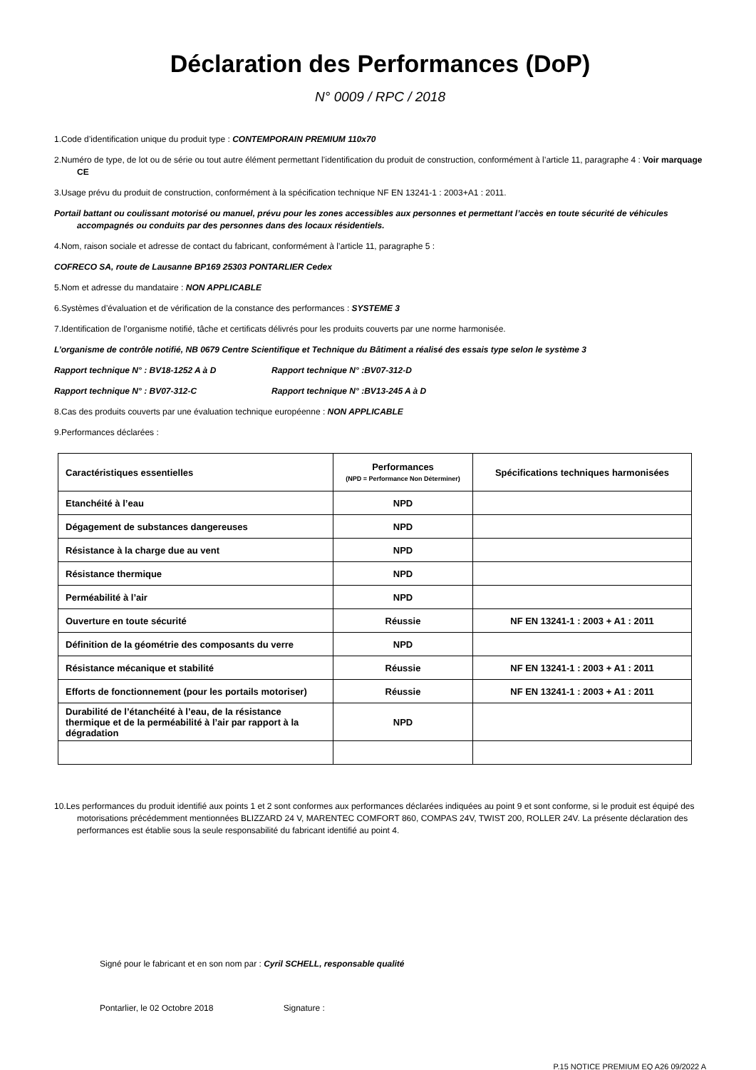Déclaration des Performances (DoP)
N° 0009 / RPC / 2018
1.Code d’identification unique du produit type : CONTEMPORAIN PREMIUM 110x70
2.Numéro de type, de lot ou de série ou tout autre élément permettant l’identification du produit de construction, conformément à l’article 11, paragraphe 4 : Voir marquage CE
3.Usage prévu du produit de construction, conformément à la spécification technique NF EN 13241-1 : 2003+A1 : 2011.
Portail battant ou coulissant motorisé ou manuel, prévu pour les zones accessibles aux personnes et permettant l’accès en toute sécurité de véhicules accompagnés ou conduits par des personnes dans des locaux résidentiels.
4.Nom, raison sociale et adresse de contact du fabricant, conformément à l’article 11, paragraphe 5 :
COFRECO SA, route de Lausanne BP169 25303 PONTARLIER Cedex
5.Nom et adresse du mandataire : NON APPLICABLE
6.Systèmes d’évaluation et de vérification de la constance des performances : SYSTEME 3
7.Identification de l’organisme notifié, tâche et certificats délivrés pour les produits couverts par une norme harmonisée.
L’organisme de contrôle notifié, NB 0679 Centre Scientifique et Technique du Bâtiment a réalisé des essais type selon le système 3
Rapport technique N° : BV18-1252 A à D Rapport technique N° :BV07-312-D
Rapport technique N° : BV07-312-C Rapport technique N° :BV13-245 A à D
8.Cas des produits couverts par une évaluation technique européenne : NON APPLICABLE
9.Performances déclarées :
| Caractéristiques essentielles | Performances (NPD = Performance Non Déterminer) | Spécifications techniques harmonisées |
| --- | --- | --- |
| Etanchéité à l’eau | NPD | |
| Dégagement de substances dangereuses | NPD | |
| Résistance à la charge due au vent | NPD | |
| Résistance thermique | NPD | |
| Perméabilité à l’air | NPD | |
| Ouverture en toute sécurité | Réussie | NF EN 13241-1 : 2003 + A1 : 2011 |
| Définition de la géométrie des composants du verre | NPD | |
| Résistance mécanique et stabilité | Réussie | NF EN 13241-1 : 2003 + A1 : 2011 |
| Efforts de fonctionnement (pour les portails motoriser) | Réussie | NF EN 13241-1 : 2003 + A1 : 2011 |
| Durabilité de l’étanchéité à l’eau, de la résistance thermique et de la perméabilité à l’air par rapport à la dégradation | NPD | |
10.Les performances du produit identifié aux points 1 et 2 sont conformes aux performances déclarées indiquées au point 9 et sont conforme, si le produit est équipé des motorisations précédemment mentionnées BLIZZARD 24 V, MARENTEC COMFORT 860, COMPAS 24V, TWIST 200, ROLLER 24V. La présente déclaration des performances est établie sous la seule responsabilité du fabricant identifié au point 4.
Signé pour le fabricant et en son nom par : Cyril SCHELL, responsable qualité
Pontarlier, le 02 Octobre 2018 Signature :
P.15 NOTICE PREMIUM EQ A26 09/2022 A